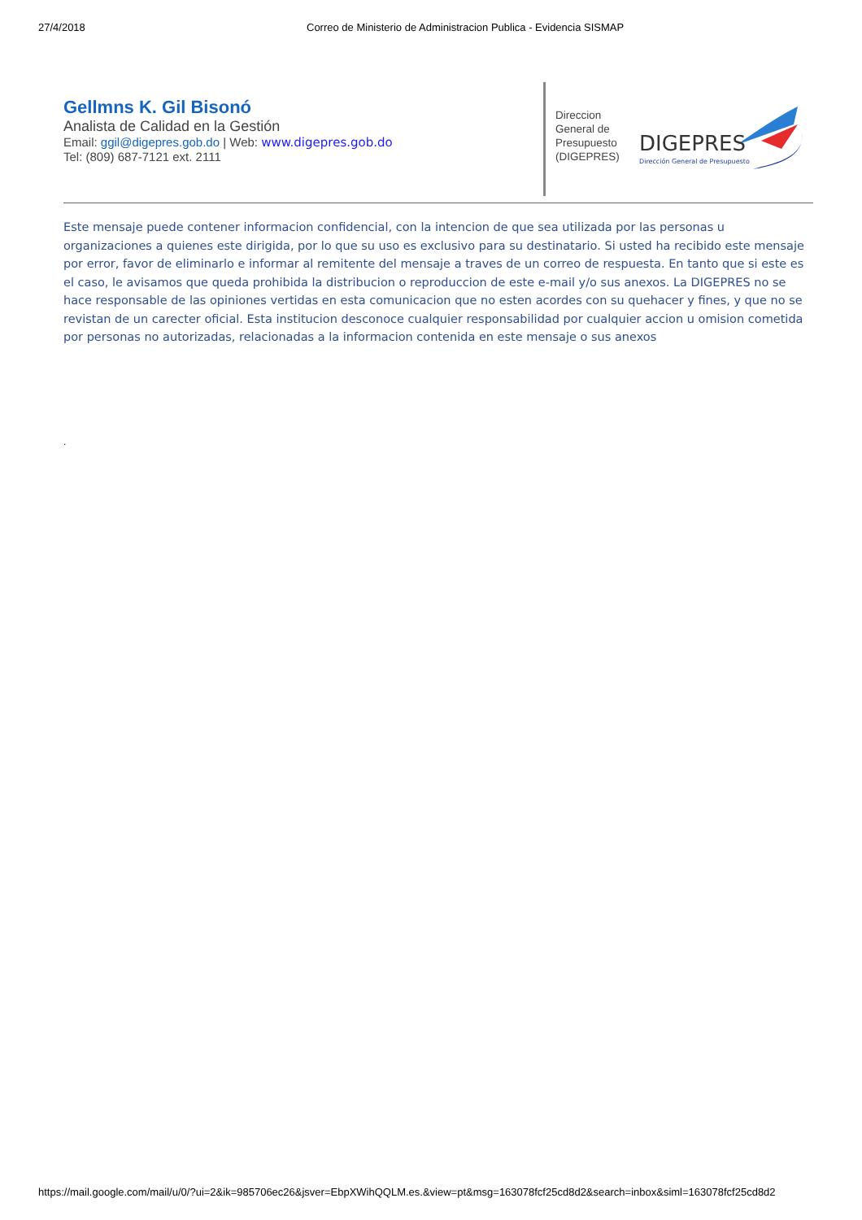27/4/2018 Correo de Ministerio de Administracion Publica - Evidencia SISMAP
Gellmns K. Gil Bisonó
Analista de Calidad en la Gestión
Email: ggil@digepres.gob.do | Web: www.digepres.gob.do
Tel: (809) 687-7121 ext. 2111
Direccion
General de
Presupuesto
(DIGEPRES)
DIGEPRES
Dirección General de Presupuesto
Este mensaje puede contener informacion confidencial, con la intencion de que sea utilizada por las personas u organizaciones a quienes este dirigida, por lo que su uso es exclusivo para su destinatario. Si usted ha recibido este mensaje por error, favor de eliminarlo e informar al remitente del mensaje a traves de un correo de respuesta. En tanto que si este es el caso, le avisamos que queda prohibida la distribucion o reproduccion de este e-mail y/o sus anexos. La DIGEPRES no se hace responsable de las opiniones vertidas en esta comunicacion que no esten acordes con su quehacer y fines, y que no se revistan de un carecter oficial. Esta institucion desconoce cualquier responsabilidad por cualquier accion u omision cometida por personas no autorizadas, relacionadas a la informacion contenida en este mensaje o sus anexos
.
https://mail.google.com/mail/u/0/?ui=2&ik=985706ec26&jsver=EbpXWihQQLM.es.&view=pt&msg=163078fcf25cd8d2&search=inbox&siml=163078fcf25cd8d2